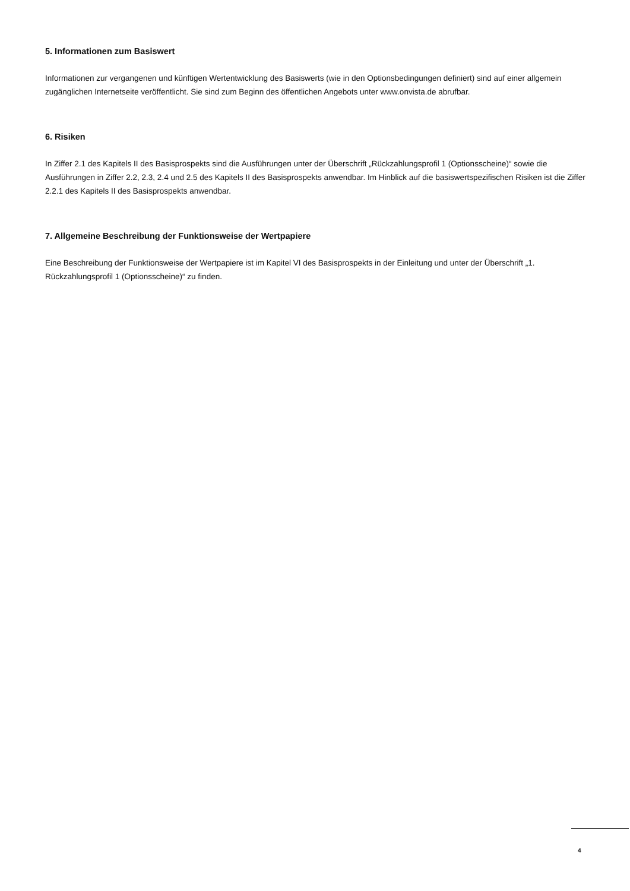5. Informationen zum Basiswert
Informationen zur vergangenen und künftigen Wertentwicklung des Basiswerts (wie in den Optionsbedingungen definiert) sind auf einer allgemein zugänglichen Internetseite veröffentlicht. Sie sind zum Beginn des öffentlichen Angebots unter www.onvista.de abrufbar.
6. Risiken
In Ziffer 2.1 des Kapitels II des Basisprospekts sind die Ausführungen unter der Überschrift „Rückzahlungsprofil 1 (Optionsscheine)“ sowie die Ausführungen in Ziffer 2.2, 2.3, 2.4 und 2.5 des Kapitels II des Basisprospekts anwendbar. Im Hinblick auf die basiswertspezifischen Risiken ist die Ziffer 2.2.1 des Kapitels II des Basisprospekts anwendbar.
7. Allgemeine Beschreibung der Funktionsweise der Wertpapiere
Eine Beschreibung der Funktionsweise der Wertpapiere ist im Kapitel VI des Basisprospekts in der Einleitung und unter der Überschrift „1. Rückzahlungsprofil 1 (Optionsscheine)“ zu finden.
4